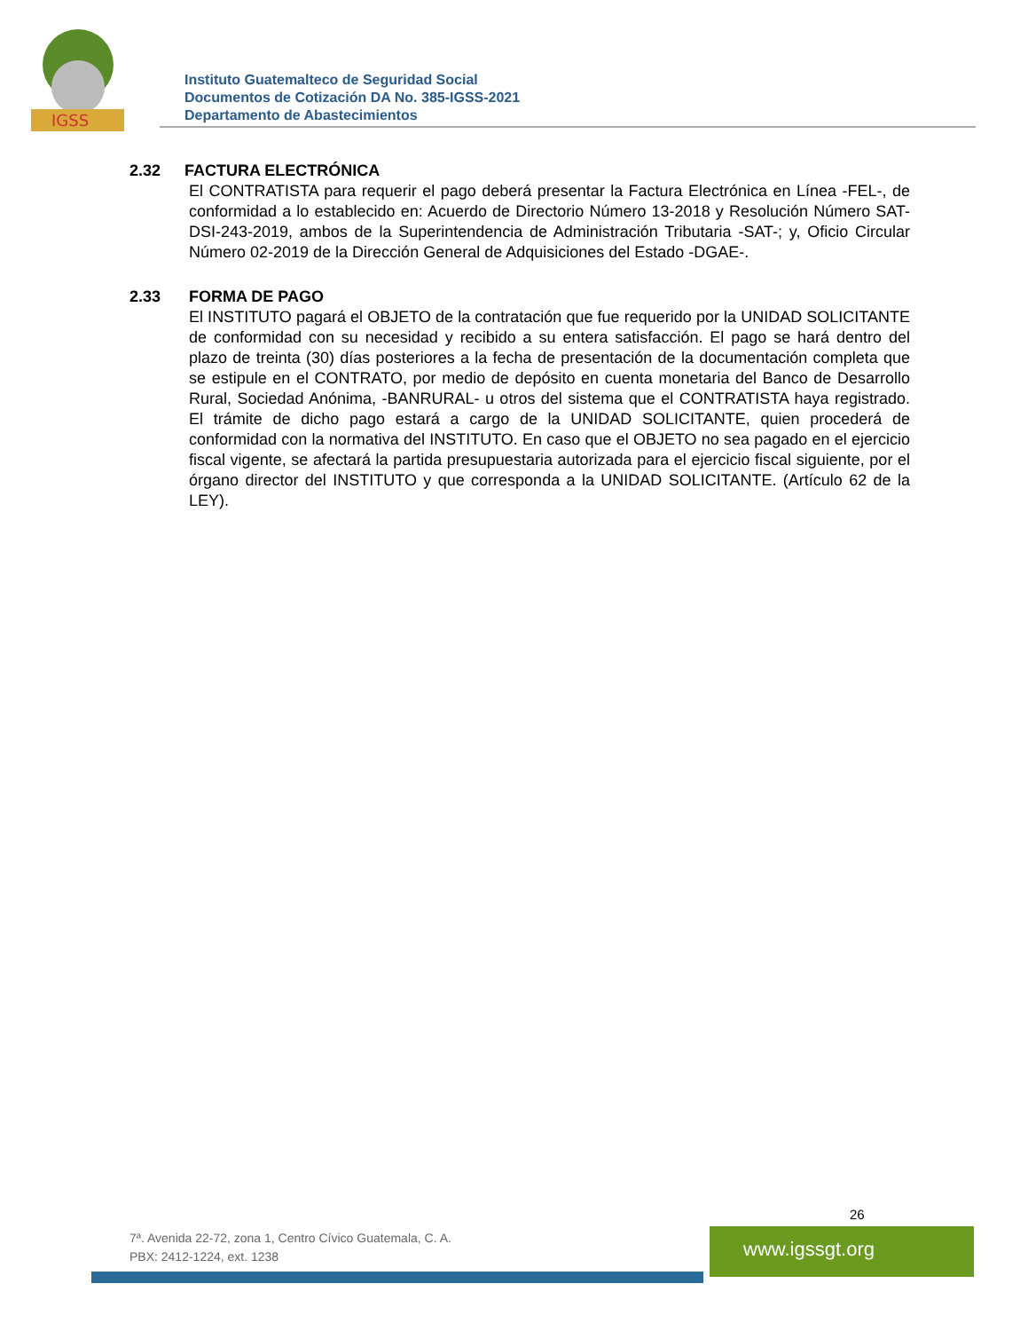IGSS
Instituto Guatemalteco de Seguridad Social
Documentos de Cotización DA No. 385-IGSS-2021
Departamento de Abastecimientos
2.32 FACTURA ELECTRÓNICA
El CONTRATISTA para requerir el pago deberá presentar la Factura Electrónica en Línea -FEL-, de conformidad a lo establecido en: Acuerdo de Directorio Número 13-2018 y Resolución Número SAT-DSI-243-2019, ambos de la Superintendencia de Administración Tributaria -SAT-; y, Oficio Circular Número 02-2019 de la Dirección General de Adquisiciones del Estado -DGAE-.
2.33 FORMA DE PAGO
El INSTITUTO pagará el OBJETO de la contratación que fue requerido por la UNIDAD SOLICITANTE de conformidad con su necesidad y recibido a su entera satisfacción. El pago se hará dentro del plazo de treinta (30) días posteriores a la fecha de presentación de la documentación completa que se estipule en el CONTRATO, por medio de depósito en cuenta monetaria del Banco de Desarrollo Rural, Sociedad Anónima, -BANRURAL- u otros del sistema que el CONTRATISTA haya registrado. El trámite de dicho pago estará a cargo de la UNIDAD SOLICITANTE, quien procederá de conformidad con la normativa del INSTITUTO. En caso que el OBJETO no sea pagado en el ejercicio fiscal vigente, se afectará la partida presupuestaria autorizada para el ejercicio fiscal siguiente, por el órgano director del INSTITUTO y que corresponda a la UNIDAD SOLICITANTE. (Artículo 62 de la LEY).
26
7ª. Avenida 22-72, zona 1, Centro Cívico Guatemala, C. A.
PBX: 2412-1224, ext. 1238
www.igssgt.org